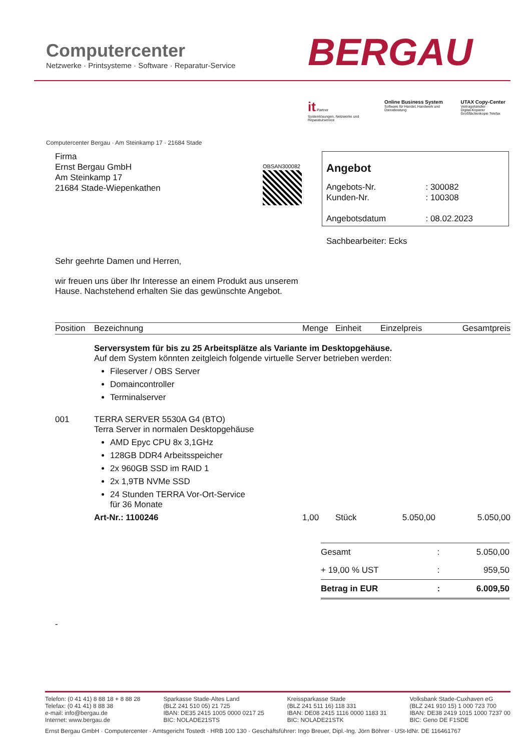Computercenter
Netzwerke · Printsysteme · Software · Reparatur-Service
BERGAU
it-Partner
Systemlösungen, Netzwerke und Reparaturservice
Online Business System
Software für Handel, Handwerk und Dienstleistung
UTAX Copy-Center
Vertragshändler
Digital-Kopierer Großflächenkopie Telefax
Computercenter Bergau · Am Steinkamp 17 · 21684 Stade
Firma
Ernst Bergau GmbH
Am Steinkamp 17
21684 Stade-Wiepenkathen
OBSAN300082
Angebot
| Angebots-Nr. | : 300082 |
| Kunden-Nr. | : 100308 |
| Angebotsdatum | : 08.02.2023 |
Sachbearbeiter: Ecks
Sehr geehrte Damen und Herren,
wir freuen uns über Ihr Interesse an einem Produkt aus unserem
Hause. Nachstehend erhalten Sie das gewünschte Angebot.
| Position | Bezeichnung | Menge | Einheit | Einzelpreis | Gesamtpreis |
| --- | --- | --- | --- | --- | --- |
| | Serversystem für bis zu 25 Arbeitsplätze als Variante im Desktopgehäuse. Auf dem System könnten zeitgleich folgende virtuelle Server betrieben werden: Fileserver / OBS Server Domaincontroller Terminalserver | | | | |
| 001 | TERRA SERVER 5530A G4 (BTO) Terra Server in normalen Desktopgehäuse AMD Epyc CPU 8x 3,1GHz 128GB DDR4 Arbeitsspeicher 2x 960GB SSD im RAID 1 2x 1,9TB NVMe SSD 24 Stunden TERRA Vor-Ort-Service für 36 Monate Art-Nr.: 1100246 | 1,00 | Stück | 5.050,00 | 5.050,00 |
| Gesamt | : | 5.050,00 |
| + 19,00 % UST | : | 959,50 |
| Betrag in EUR | : | 6.009,50 |
-
Telefon: (0 41 41) 8 88 18 + 8 88 28
Telefax: (0 41 41) 8 88 38
e-mail: info@bergau.de
Internet: www.bergau.de
Sparkasse Stade-Altes Land
(BLZ 241 510 05) 21 725
IBAN: DE35 2415 1005 0000 0217 25
BIC: NOLADE21STS
Kreissparkasse Stade
(BLZ 241 511 16) 118 331
IBAN: DE08 2415 1116 0000 1183 31
BIC: NOLADE21STK
Volksbank Stade-Cuxhaven eG
(BLZ 241 910 15) 1 000 723 700
IBAN: DE38 2419 1015 1000 7237 00
BIC: Geno DE F1SDE
Ernst Bergau GmbH · Computercenter · Amtsgericht Tostedt · HRB 100 130 · Geschäftsführer: Ingo Breuer, Dipl.-Ing. Jörn Böhrer · USt-IdNr. DE 116461767